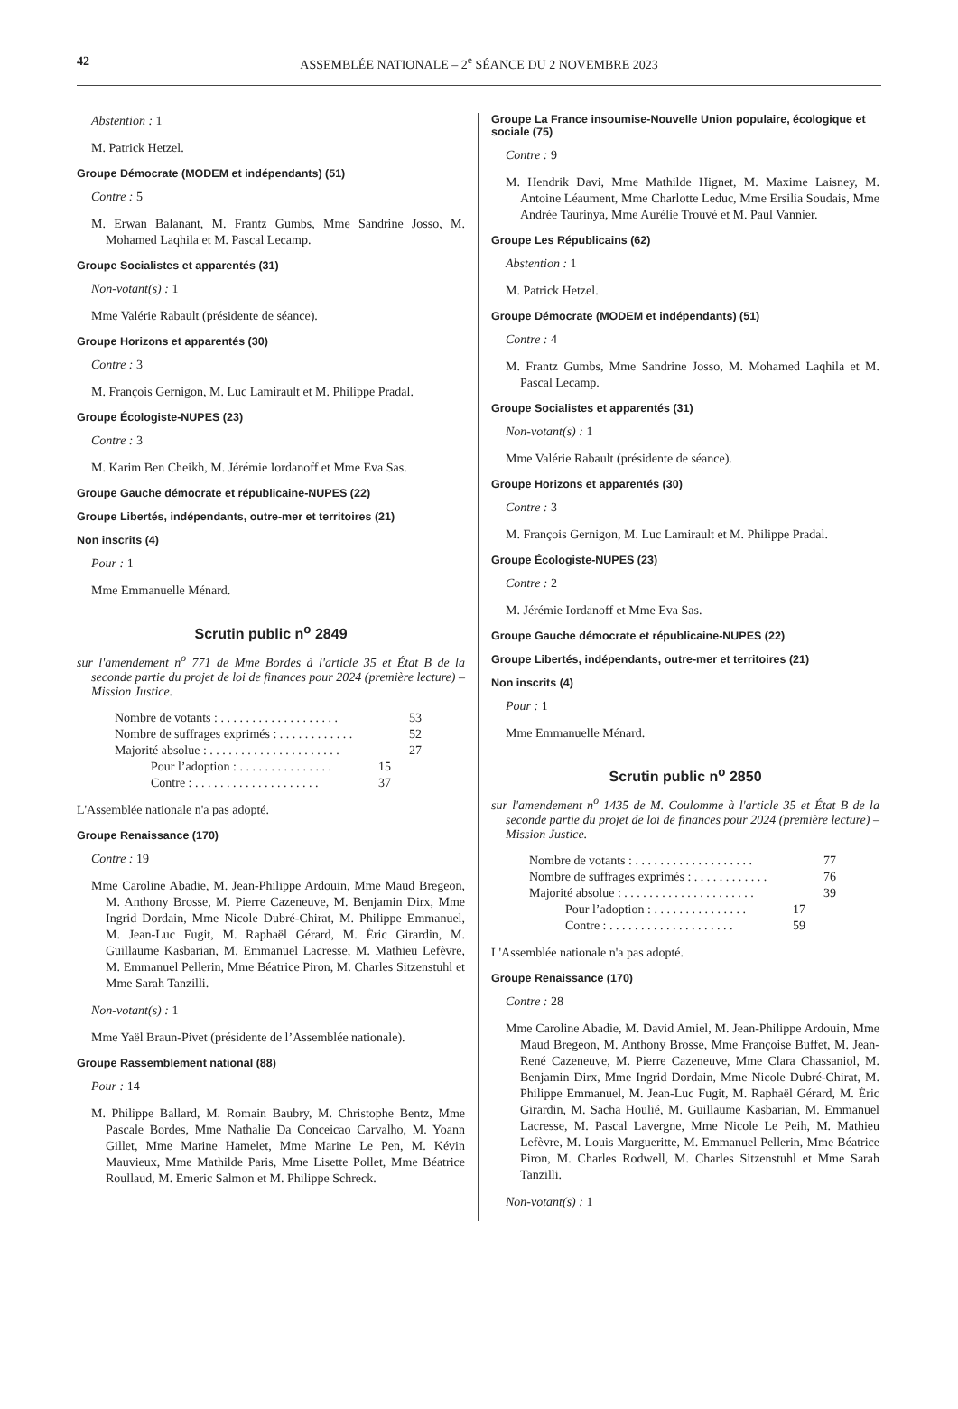42 ASSEMBLÉE NATIONALE – 2<sup>e</sup> SÉANCE DU 2 NOVEMBRE 2023
Abstention : 1
M. Patrick Hetzel.
Groupe Démocrate (MODEM et indépendants) (51)
Contre : 5
M. Erwan Balanant, M. Frantz Gumbs, Mme Sandrine Josso, M. Mohamed Laqhila et M. Pascal Lecamp.
Groupe Socialistes et apparentés (31)
Non-votant(s) : 1
Mme Valérie Rabault (présidente de séance).
Groupe Horizons et apparentés (30)
Contre : 3
M. François Gernigon, M. Luc Lamirault et M. Philippe Pradal.
Groupe Écologiste-NUPES (23)
Contre : 3
M. Karim Ben Cheikh, M. Jérémie Iordanoff et Mme Eva Sas.
Groupe Gauche démocrate et républicaine-NUPES (22)
Groupe Libertés, indépendants, outre-mer et territoires (21)
Non inscrits (4)
Pour : 1
Mme Emmanuelle Ménard.
Scrutin public n<sup>o</sup> 2849
sur l'amendement n<sup>o</sup> 771 de Mme Bordes à l'article 35 et État B de la seconde partie du projet de loi de finances pour 2024 (première lecture) – Mission Justice.
Nombre de votants : . . . . . . . . . . . . . . . . . . . 53
Nombre de suffrages exprimés : . . . . . . . . . . . . 52
Majorité absolue : . . . . . . . . . . . . . . . . . . . . . 27
Pour l’adoption : . . . . . . . . . . . . . . . 15
Contre : . . . . . . . . . . . . . . . . . . . . 37
L'Assemblée nationale n'a pas adopté.
Groupe Renaissance (170)
Contre : 19
Mme Caroline Abadie, M. Jean-Philippe Ardouin, Mme Maud Bregeon, M. Anthony Brosse, M. Pierre Cazeneuve, M. Benjamin Dirx, Mme Ingrid Dordain, Mme Nicole Dubré-Chirat, M. Philippe Emmanuel, M. Jean-Luc Fugit, M. Raphaël Gérard, M. Éric Girardin, M. Guillaume Kasbarian, M. Emmanuel Lacresse, M. Mathieu Lefèvre, M. Emmanuel Pellerin, Mme Béatrice Piron, M. Charles Sitzenstuhl et Mme Sarah Tanzilli.
Non-votant(s) : 1
Mme Yaël Braun-Pivet (présidente de l’Assemblée nationale).
Groupe Rassemblement national (88)
Pour : 14
M. Philippe Ballard, M. Romain Baubry, M. Christophe Bentz, Mme Pascale Bordes, Mme Nathalie Da Conceicao Carvalho, M. Yoann Gillet, Mme Marine Hamelet, Mme Marine Le Pen, M. Kévin Mauvieux, Mme Mathilde Paris, Mme Lisette Pollet, Mme Béatrice Roullaud, M. Emeric Salmon et M. Philippe Schreck.
Groupe La France insoumise-Nouvelle Union populaire, écologique et sociale (75)
Contre : 9
M. Hendrik Davi, Mme Mathilde Hignet, M. Maxime Laisney, M. Antoine Léaument, Mme Charlotte Leduc, Mme Ersilia Soudais, Mme Andrée Taurinya, Mme Aurélie Trouvé et M. Paul Vannier.
Groupe Les Républicains (62)
Abstention : 1
M. Patrick Hetzel.
Groupe Démocrate (MODEM et indépendants) (51)
Contre : 4
M. Frantz Gumbs, Mme Sandrine Josso, M. Mohamed Laqhila et M. Pascal Lecamp.
Groupe Socialistes et apparentés (31)
Non-votant(s) : 1
Mme Valérie Rabault (présidente de séance).
Groupe Horizons et apparentés (30)
Contre : 3
M. François Gernigon, M. Luc Lamirault et M. Philippe Pradal.
Groupe Écologiste-NUPES (23)
Contre : 2
M. Jérémie Iordanoff et Mme Eva Sas.
Groupe Gauche démocrate et républicaine-NUPES (22)
Groupe Libertés, indépendants, outre-mer et territoires (21)
Non inscrits (4)
Pour : 1
Mme Emmanuelle Ménard.
Scrutin public n<sup>o</sup> 2850
sur l'amendement n<sup>o</sup> 1435 de M. Coulomme à l'article 35 et État B de la seconde partie du projet de loi de finances pour 2024 (première lecture) – Mission Justice.
Nombre de votants : . . . . . . . . . . . . . . . . . . . 77
Nombre de suffrages exprimés : . . . . . . . . . . . . 76
Majorité absolue : . . . . . . . . . . . . . . . . . . . . . 39
Pour l’adoption : . . . . . . . . . . . . . . . 17
Contre : . . . . . . . . . . . . . . . . . . . . 59
L'Assemblée nationale n'a pas adopté.
Groupe Renaissance (170)
Contre : 28
Mme Caroline Abadie, M. David Amiel, M. Jean-Philippe Ardouin, Mme Maud Bregeon, M. Anthony Brosse, Mme Françoise Buffet, M. Jean-René Cazeneuve, M. Pierre Cazeneuve, Mme Clara Chassaniol, M. Benjamin Dirx, Mme Ingrid Dordain, Mme Nicole Dubré-Chirat, M. Philippe Emmanuel, M. Jean-Luc Fugit, M. Raphaël Gérard, M. Éric Girardin, M. Sacha Houlié, M. Guillaume Kasbarian, M. Emmanuel Lacresse, M. Pascal Lavergne, Mme Nicole Le Peih, M. Mathieu Lefèvre, M. Louis Margueritte, M. Emmanuel Pellerin, Mme Béatrice Piron, M. Charles Rodwell, M. Charles Sitzenstuhl et Mme Sarah Tanzilli.
Non-votant(s) : 1